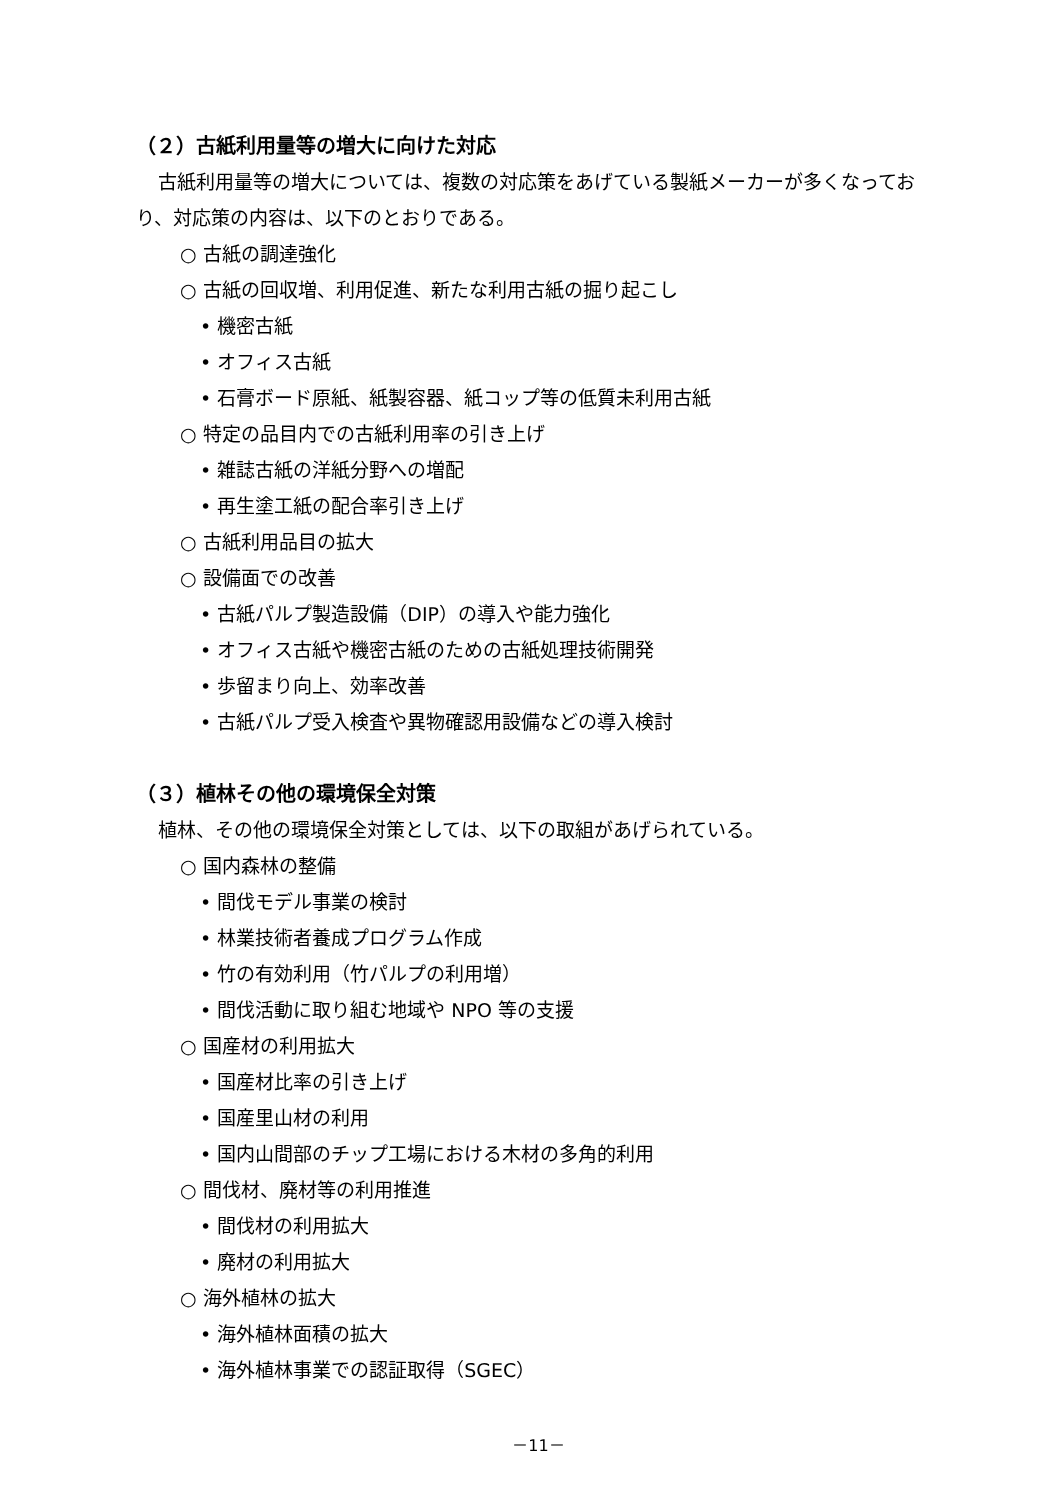（２）古紙利用量等の増大に向けた対応
古紙利用量等の増大については、複数の対応策をあげている製紙メーカーが多くなっており、対応策の内容は、以下のとおりである。
○ 古紙の調達強化
○ 古紙の回収増、利用促進、新たな利用古紙の掘り起こし
• 機密古紙
• オフィス古紙
• 石膏ボード原紙、紙製容器、紙コップ等の低質未利用古紙
○ 特定の品目内での古紙利用率の引き上げ
• 雑誌古紙の洋紙分野への増配
• 再生塗工紙の配合率引き上げ
○ 古紙利用品目の拡大
○ 設備面での改善
• 古紙パルプ製造設備（DIP）の導入や能力強化
• オフィス古紙や機密古紙のための古紙処理技術開発
• 歩留まり向上、効率改善
• 古紙パルプ受入検査や異物確認用設備などの導入検討
（３）植林その他の環境保全対策
植林、その他の環境保全対策としては、以下の取組があげられている。
○ 国内森林の整備
• 間伐モデル事業の検討
• 林業技術者養成プログラム作成
• 竹の有効利用（竹パルプの利用増）
• 間伐活動に取り組む地域や NPO 等の支援
○ 国産材の利用拡大
• 国産材比率の引き上げ
• 国産里山材の利用
• 国内山間部のチップ工場における木材の多角的利用
○ 間伐材、廃材等の利用推進
• 間伐材の利用拡大
• 廃材の利用拡大
○ 海外植林の拡大
• 海外植林面積の拡大
• 海外植林事業での認証取得（SGEC）
－11－